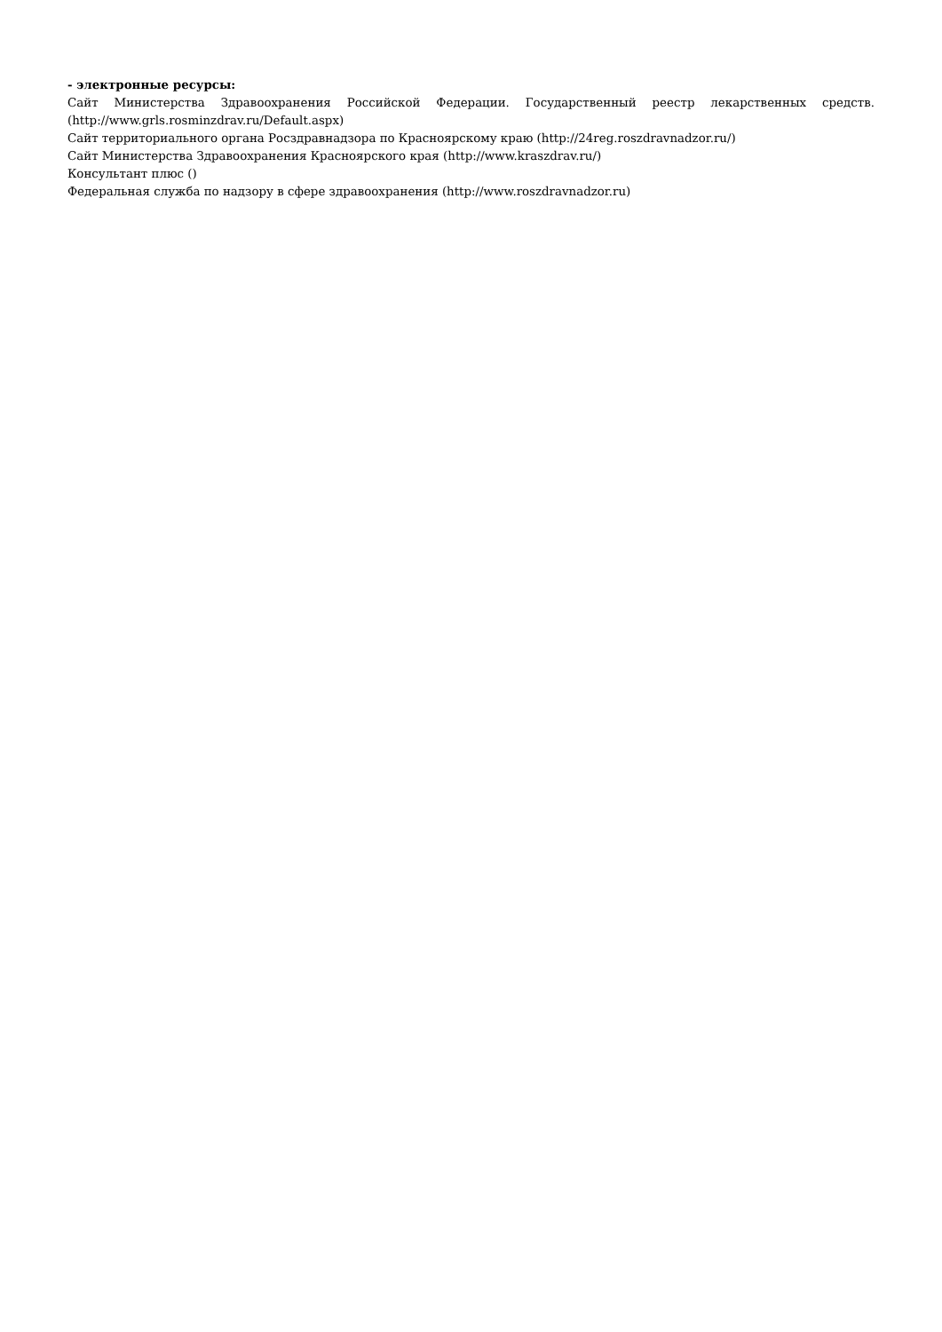- электронные ресурсы:
Сайт Министерства Здравоохранения Российской Федерации. Государственный реестр лекарственных средств. (http://www.grls.rosminzdrav.ru/Default.aspx)
Сайт территориального органа Росздравнадзора по Красноярскому краю (http://24reg.roszdravnadzor.ru/)
Сайт Министерства Здравоохранения Красноярского края (http://www.kraszdrav.ru/)
Консультант плюс ()
Федеральная служба по надзору в сфере здравоохранения (http://www.roszdravnadzor.ru)